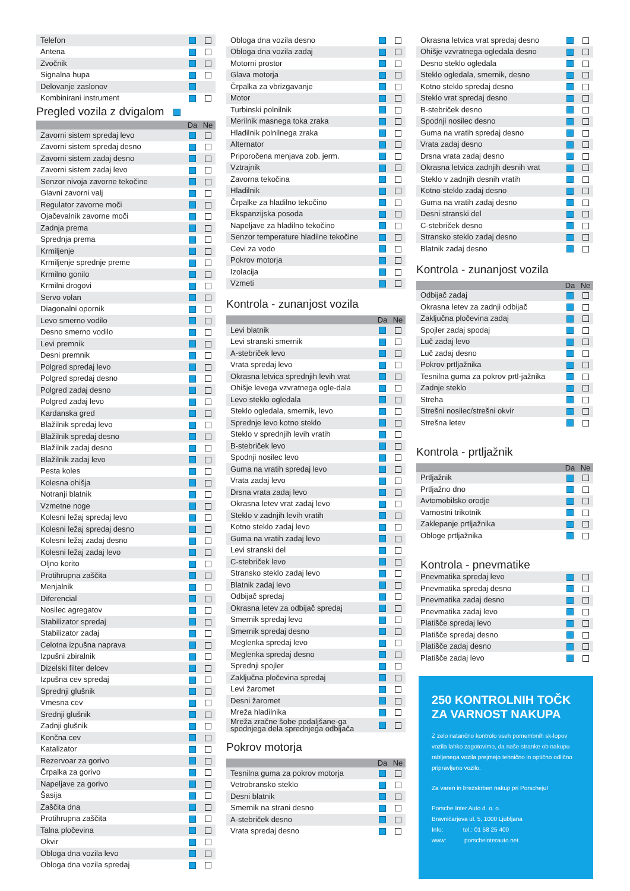| Telefon | | |
| Antena | | |
| Zvočnik | | |
| Signalna hupa | | |
| Delovanje zaslonov | | |
| Kombinirani instrument | | |
Pregled vozila z dvigalom
| | Da | Ne |
| --- | --- | --- |
| Zavorni sistem spredaj levo | | |
| Zavorni sistem spredaj desno | | |
| Zavorni sistem zadaj desno | | |
| Zavorni sistem zadaj levo | | |
| Senzor nivoja zavorne tekočine | | |
| Glavni zavorni valj | | |
| Regulator zavorne moči | | |
| Ojačevalnik zavorne moči | | |
| Zadnja prema | | |
| Sprednja prema | | |
| Krmiljenje | | |
| Krmiljenje sprednje preme | | |
| Krmilno gonilo | | |
| Krmilni drogovi | | |
| Servo volan | | |
| Diagonalni opornik | | |
| Levo smerno vodilo | | |
| Desno smerno vodilo | | |
| Levi premnik | | |
| Desni premnik | | |
| Polgred spredaj levo | | |
| Polgred spredaj desno | | |
| Polgred zadaj desno | | |
| Polgred zadaj levo | | |
| Kardanska gred | | |
| Blažilnik spredaj levo | | |
| Blažilnik spredaj desno | | |
| Blažilnik zadaj desno | | |
| Blažilnik zadaj levo | | |
| Pesta koles | | |
| Kolesna ohišja | | |
| Notranji blatnik | | |
| Vzmetne noge | | |
| Kolesni ležaj spredaj levo | | |
| Kolesni ležaj spredaj desno | | |
| Kolesni ležaj zadaj desno | | |
| Kolesni ležaj zadaj levo | | |
| Oljno korito | | |
| Protihrupna zaščita | | |
| Menjalnik | | |
| Diferencial | | |
| Nosilec agregatov | | |
| Stabilizator spredaj | | |
| Stabilizator zadaj | | |
| Celotna izpušna naprava | | |
| Izpušni zbiralnik | | |
| Dizelski filter delcev | | |
| Izpušna cev spredaj | | |
| Sprednji glušnik | | |
| Vmesna cev | | |
| Srednji glušnik | | |
| Zadnji glušnik | | |
| Končna cev | | |
| Katalizator | | |
| Rezervoar za gorivo | | |
| Črpalka za gorivo | | |
| Napeljave za gorivo | | |
| Šasija | | |
| Zaščita dna | | |
| Protihrupna zaščita | | |
| Talna pločevina | | |
| Okvir | | |
| Obloga dna vozila levo | | |
| Obloga dna vozila spredaj | | |
| Obloga dna vozila desno | | |
| Obloga dna vozila zadaj | | |
| Motorni prostor | | |
| Glava motorja | | |
| Črpalka za vbrizgavanje | | |
| Motor | | |
| Turbinski polnilnik | | |
| Merilnik masnega toka zraka | | |
| Hladilnik polnilnega zraka | | |
| Alternator | | |
| Priporočena menjava zob. jerm. | | |
| Vztrajnik | | |
| Zavorna tekočina | | |
| Hladilnik | | |
| Črpalke za hladilno tekočino | | |
| Ekspanzijska posoda | | |
| Napeljave za hladilno tekočino | | |
| Senzor temperature hladilne tekočine | | |
| Cevi za vodo | | |
| Pokrov motorja | | |
| Izolacija | | |
| Vzmeti | | |
Kontrola - zunanjost vozila
| | Da | Ne |
| --- | --- | --- |
| Levi blatnik | | |
| Levi stranski smernik | | |
| A-stebriček levo | | |
| Vrata spredaj levo | | |
| Okrasna letvica sprednjih levih vrat | | |
| Ohišje levega vzvratnega ogle-dala | | |
| Levo steklo ogledala | | |
| Steklo ogledala, smernik, levo | | |
| Sprednje levo kotno steklo | | |
| Steklo v sprednjih levih vratih | | |
| B-stebriček levo | | |
| Spodnji nosilec levo | | |
| Guma na vratih spredaj levo | | |
| Vrata zadaj levo | | |
| Drsna vrata zadaj levo | | |
| Okrasna letev vrat zadaj levo | | |
| Steklo v zadnjih levih vratih | | |
| Kotno steklo zadaj levo | | |
| Guma na vratih zadaj levo | | |
| Levi stranski del | | |
| C-stebriček levo | | |
| Stransko steklo zadaj levo | | |
| Blatnik zadaj levo | | |
| Odbijač spredaj | | |
| Okrasna letev za odbijač spredaj | | |
| Smernik spredaj levo | | |
| Smernik spredaj desno | | |
| Meglenka spredaj levo | | |
| Meglenka spredaj desno | | |
| Sprednji spojler | | |
| Zaključna pločevina spredaj | | |
| Levi žaromet | | |
| Desni žaromet | | |
| Mreža hladilnika | | |
| Mreža zračne šobe podaljšane-ga spodnjega dela sprednjega odbijača | | |
Pokrov motorja
| | Da | Ne |
| --- | --- | --- |
| Tesnilna guma za pokrov motorja | | |
| Vetrobransko steklo | | |
| Desni blatnik | | |
| Smernik na strani desno | | |
| A-stebriček desno | | |
| Vrata spredaj desno | | |
| Okrasna letvica vrat spredaj desno | | |
| Ohišje vzvratnega ogledala desno | | |
| Desno steklo ogledala | | |
| Steklo ogledala, smernik, desno | | |
| Kotno steklo spredaj desno | | |
| Steklo vrat spredaj desno | | |
| B-stebriček desno | | |
| Spodnji nosilec desno | | |
| Guma na vratih spredaj desno | | |
| Vrata zadaj desno | | |
| Drsna vrata zadaj desno | | |
| Okrasna letvica zadnjih desnih vrat | | |
| Steklo v zadnjih desnih vratih | | |
| Kotno steklo zadaj desno | | |
| Guma na vratih zadaj desno | | |
| Desni stranski del | | |
| C-stebriček desno | | |
| Stransko steklo zadaj desno | | |
| Blatnik zadaj desno | | |
Kontrola - zunanjost vozila
| | Da | Ne |
| --- | --- | --- |
| Odbijač zadaj | | |
| Okrasna letev za zadnji odbijač | | |
| Zaključna pločevina zadaj | | |
| Spojler zadaj spodaj | | |
| Luč zadaj levo | | |
| Luč zadaj desno | | |
| Pokrov prtljažnika | | |
| Tesnilna guma za pokrov prtl-jažnika | | |
| Zadnje steklo | | |
| Streha | | |
| Strešni nosilec/strešni okvir | | |
| Strešna letev | | |
Kontrola - prtljažnik
| | Da | Ne |
| --- | --- | --- |
| Prtljažnik | | |
| Prtljažno dno | | |
| Avtomobilsko orodje | | |
| Varnostni trikotnik | | |
| Zaklepanje prtljažnika | | |
| Obloge prtljažnika | | |
Kontrola - pnevmatike
| Pnevmatika spredaj levo | | |
| Pnevmatika spredaj desno | | |
| Pnevmatika zadaj desno | | |
| Pnevmatika zadaj levo | | |
| Platišče spredaj levo | | |
| Platišče spredaj desno | | |
| Platišče zadaj desno | | |
| Platišče zadaj levo | | |
250 KONTROLNIH TOČK
ZA VARNOST NAKUPA
Z zelo natančno kontrolo vseh pomembnih sk-lopov vozila lahko zagotovimo, da naše stranke ob nakupu rabljenega vozila prejmejo tehnično in optično odlično pripravljeno vozilo.
Za varen in brezskrben nakup pri Porscheju!
Porsche Inter Auto d. o. o.
Bravničarjeva ul. 5, 1000 Ljubljana
Info: tel.: 01 58 25 400
www: porscheinterauto.net